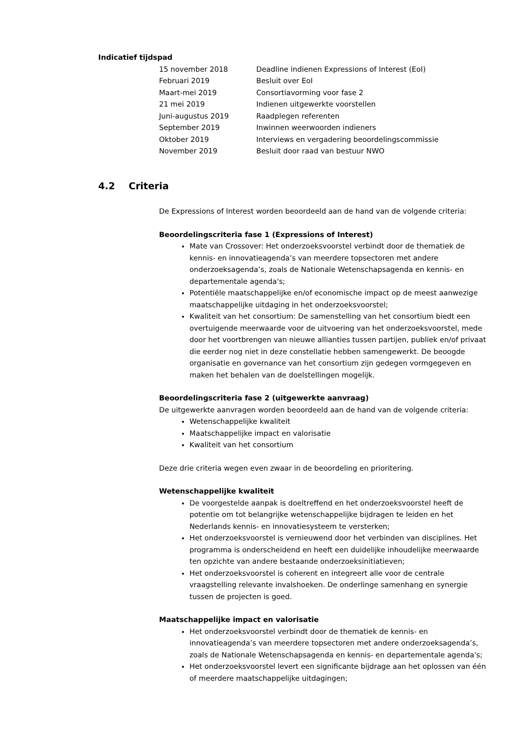Indicatief tijdspad
| 15 november 2018 | Deadline indienen Expressions of Interest (EoI) |
| Februari 2019 | Besluit over EoI |
| Maart-mei 2019 | Consortiavorming voor fase 2 |
| 21 mei 2019 | Indienen uitgewerkte voorstellen |
| Juni-augustus 2019 | Raadplegen referenten |
| September 2019 | Inwinnen weerwoorden indieners |
| Oktober 2019 | Interviews en vergadering beoordelingscommissie |
| November 2019 | Besluit door raad van bestuur NWO |
4.2 Criteria
De Expressions of Interest worden beoordeeld aan de hand van de volgende criteria:
Beoordelingscriteria fase 1 (Expressions of Interest)
Mate van Crossover: Het onderzoeksvoorstel verbindt door de thematiek de kennis- en innovatieagenda’s van meerdere topsectoren met andere onderzoeksagenda’s, zoals de Nationale Wetenschapsagenda en kennis- en departementale agenda's;
Potentiële maatschappelijke en/of economische impact op de meest aanwezige maatschappelijke uitdaging in het onderzoeksvoorstel;
Kwaliteit van het consortium: De samenstelling van het consortium biedt een overtuigende meerwaarde voor de uitvoering van het onderzoeksvoorstel, mede door het voortbrengen van nieuwe allianties tussen partijen, publiek en/of privaat die eerder nog niet in deze constellatie hebben samengewerkt. De beoogde organisatie en governance van het consortium zijn gedegen vormgegeven en maken het behalen van de doelstellingen mogelijk.
Beoordelingscriteria fase 2 (uitgewerkte aanvraag)
De uitgewerkte aanvragen worden beoordeeld aan de hand van de volgende criteria:
Wetenschappelijke kwaliteit
Maatschappelijke impact en valorisatie
Kwaliteit van het consortium
Deze drie criteria wegen even zwaar in de beoordeling en prioritering.
Wetenschappelijke kwaliteit
De voorgestelde aanpak is doeltreffend en het onderzoeksvoorstel heeft de potentie om tot belangrijke wetenschappelijke bijdragen te leiden en het Nederlands kennis- en innovatiesysteem te versterken;
Het onderzoeksvoorstel is vernieuwend door het verbinden van disciplines. Het programma is onderscheidend en heeft een duidelijke inhoudelijke meerwaarde ten opzichte van andere bestaande onderzoeksinitiatieven;
Het onderzoeksvoorstel is coherent en integreert alle voor de centrale vraagstelling relevante invalshoeken. De onderlinge samenhang en synergie tussen de projecten is goed.
Maatschappelijke impact en valorisatie
Het onderzoeksvoorstel verbindt door de thematiek de kennis- en innovatieagenda’s van meerdere topsectoren met andere onderzoeksagenda’s, zoals de Nationale Wetenschapsagenda en kennis- en departementale agenda's;
Het onderzoeksvoorstel levert een significante bijdrage aan het oplossen van één of meerdere maatschappelijke uitdagingen;